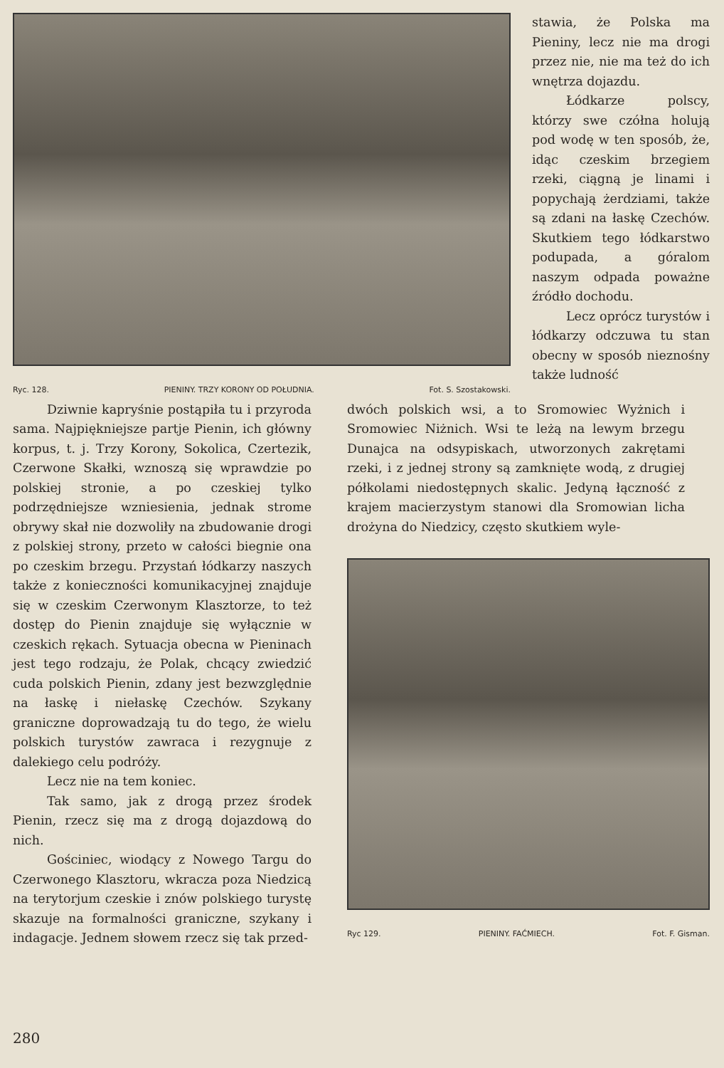Ryc. 128. PIENINY. TRZY KORONY OD POŁUDNIA. Fot. S. Szostakowski.
stawia, że Polska ma Pieniny, lecz nie ma drogi przez nie, nie ma też do ich wnętrza dojazdu.
Łódkarze polscy, którzy swe czółna holują pod wodę w ten sposób, że, idąc czeskim brzegiem rzeki, ciągną je linami i popychają żerdziami, także są zdani na łaskę Czechów. Skutkiem tego łódkarstwo podupada, a góralom naszym odpada poważne źródło dochodu.
Lecz oprócz turystów i łódkarzy odczuwa tu stan obecny w sposób nieznośny także ludność
Dziwnie kapryśnie postąpiła tu i przyroda sama. Najpiękniejsze partje Pienin, ich główny korpus, t. j. Trzy Korony, Sokolica, Czertezik, Czerwone Skałki, wznoszą się wprawdzie po polskiej stronie, a po czeskiej tylko podrzędniejsze wzniesienia, jednak strome obrywy skał nie dozwoliły na zbudowanie drogi z polskiej strony, przeto w całości biegnie ona po czeskim brzegu. Przystań łódkarzy naszych także z konieczności komunikacyjnej znajduje się w czeskim Czerwonym Klasztorze, to też dostęp do Pienin znajduje się wyłącznie w czeskich rękach. Sytuacja obecna w Pieninach jest tego rodzaju, że Polak, chcący zwiedzić cuda polskich Pienin, zdany jest bezwzględnie na łaskę i niełaskę Czechów. Szykany graniczne doprowadzają tu do tego, że wielu polskich turystów zawraca i rezygnuje z dalekiego celu podróży.
Lecz nie na tem koniec.
Tak samo, jak z drogą przez środek Pienin, rzecz się ma z drogą dojazdową do nich.
Gościniec, wiodący z Nowego Targu do Czerwonego Klasztoru, wkracza poza Niedzicą na terytorjum czeskie i znów polskiego turystę skazuje na formalności graniczne, szykany i indagacje. Jednem słowem rzecz się tak przed-
dwóch polskich wsi, a to Sromowiec Wyżnich i Sromowiec Niżnich. Wsi te leżą na lewym brzegu Dunajca na odsypiskach, utworzonych zakrętami rzeki, i z jednej strony są zamknięte wodą, z drugiej półkolami niedostępnych skalic. Jedyną łączność z krajem macierzystym stanowi dla Sromowian licha drożyna do Niedzicy, często skutkiem wyle-
Ryc 129. PIENINY. FAĆMIECH. Fot. F. Gisman.
280